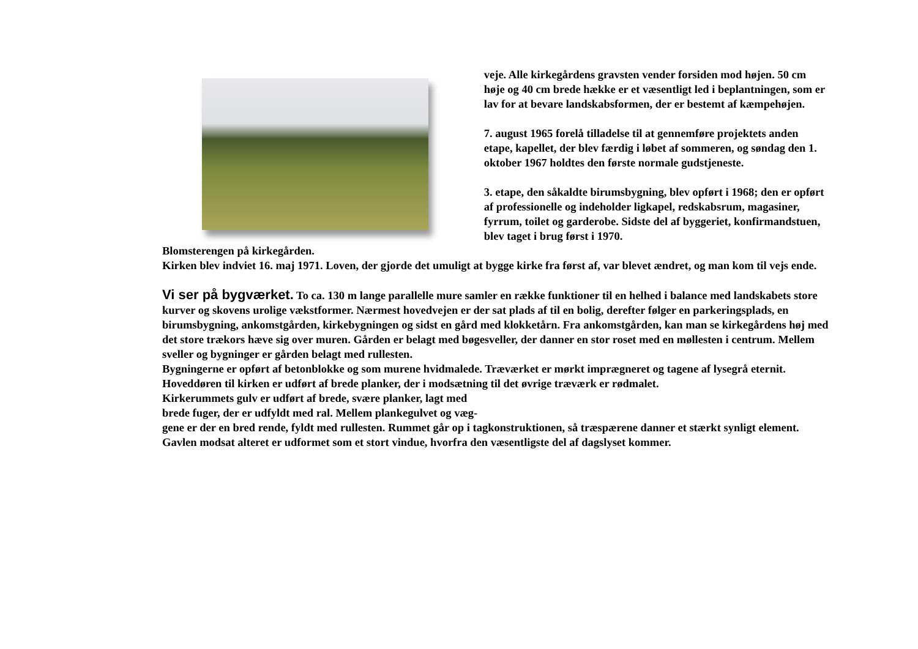veje. Alle kirkegårdens gravsten vender forsiden mod højen. 50 cm høje og 40 cm brede hække er et væsentligt led i beplantningen, som er lav for at bevare landskabsformen, der er bestemt af kæmpehøjen.
7. august 1965 forelå tilladelse til at gennemføre projektets anden etape, kapellet, der blev færdig i løbet af sommeren, og søndag den 1. oktober 1967 holdtes den første normale gudstjeneste.
3. etape, den såkaldte birumsbygning, blev opført i 1968; den er opført af professionelle og indeholder ligkapel, redskabsrum, magasiner, fyrrum, toilet og garderobe. Sidste del af byggeriet, konfirmandstuen, blev taget i brug først i 1970.
Blomsterengen på kirkegården.
Kirken blev indviet 16. maj 1971. Loven, der gjorde det umuligt at bygge kirke fra først af, var blevet ændret, og man kom til vejs ende.
Vi ser på bygværket. To ca. 130 m lange parallelle mure samler en række funktioner til en helhed i balance med landskabets store kurver og skovens urolige vækstformer. Nærmest hovedvejen er der sat plads af til en bolig, derefter følger en parkeringsplads, en birumsbygning, ankomstgården, kirkebygningen og sidst en gård med klokketårn. Fra ankomstgården, kan man se kirkegårdens høj med det store trækors hæve sig over muren. Gården er belagt med bøgesveller, der danner en stor roset med en møllesten i centrum. Mellem sveller og bygninger er gården belagt med rullesten.
Bygningerne er opført af betonblokke og som murene hvidmalede. Træværket er mørkt imprægneret og tagene af lysegrå eternit.
Hoveddøren til kirken er udført af brede planker, der i modsætning til det øvrige træværk er rødmalet.
Kirkerummets gulv er udført af brede, svære planker, lagt med
brede fuger, der er udfyldt med ral. Mellem plankegulvet og væg-
gene er der en bred rende, fyldt med rullesten. Rummet går op i tagkonstruktionen, så træspærene danner et stærkt synligt element.
Gavlen modsat alteret er udformet som et stort vindue, hvorfra den væsentligste del af dagslyset kommer.